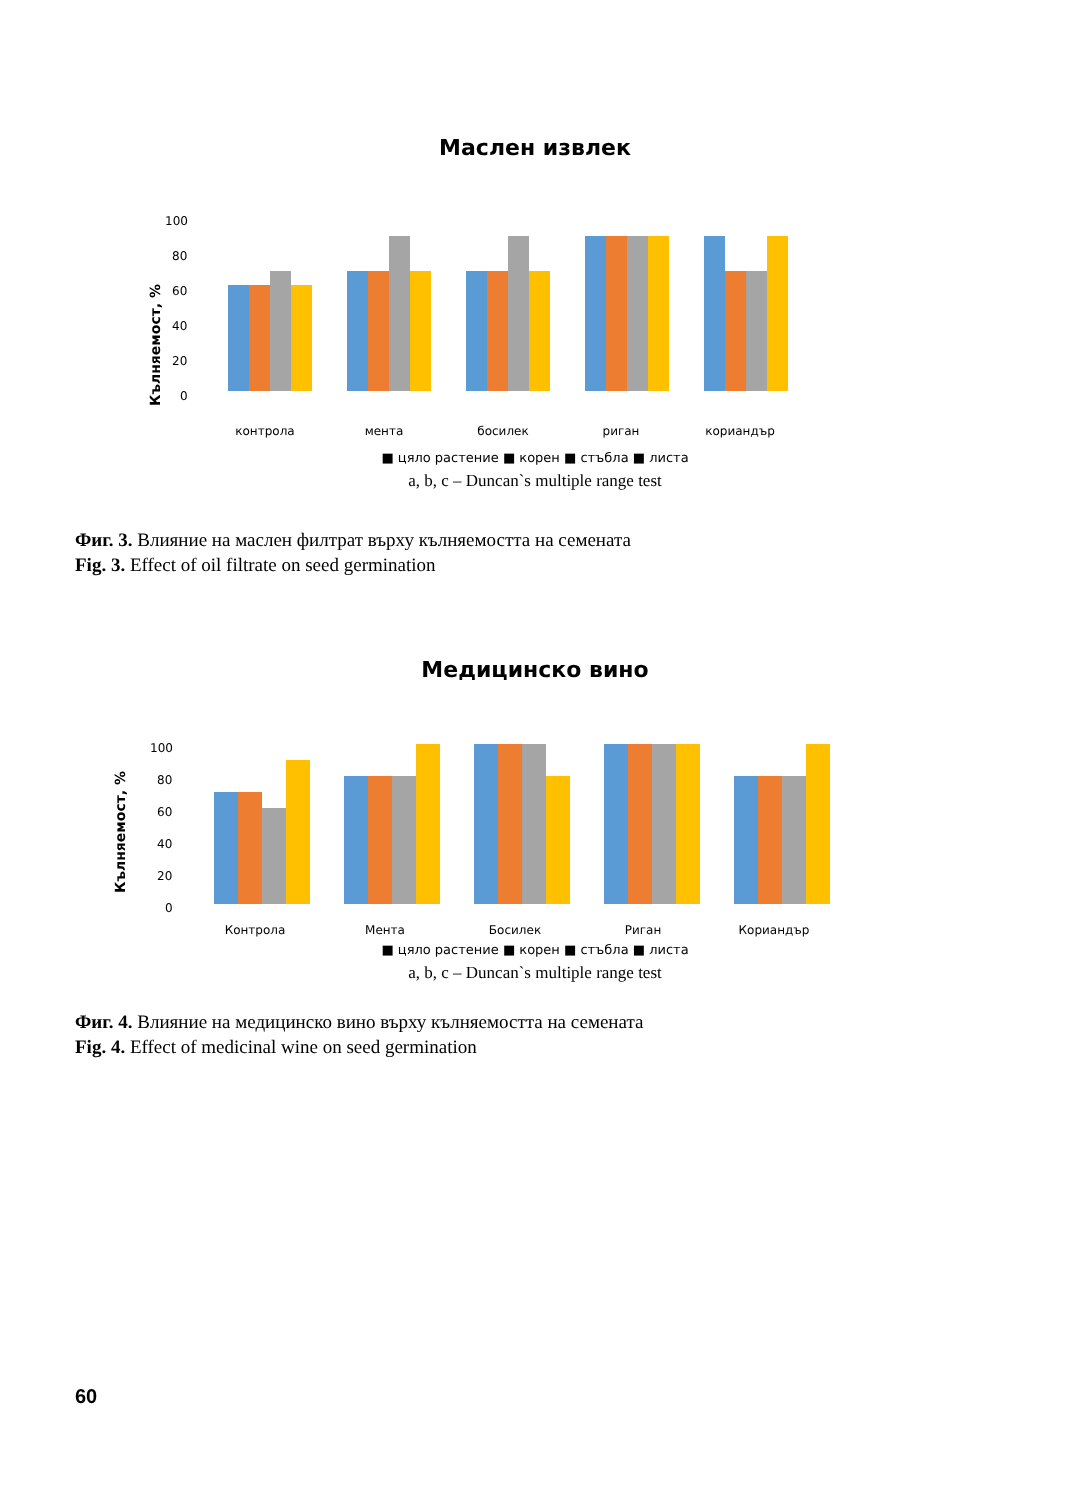Маслен извлек
Кълняемост, %
0
20
40
60
80
100
контрола
мента
босилек
риган
кориандър
■ цяло растение ■ корен ■ стъбла ■ листа
a, b, c – Duncan`s multiple range test
Фиг. 3. Влияние на маслен филтрат върху кълняемостта на семената
Fig. 3. Effect of oil filtrate on seed germination
Медицинско вино
Кълняемост, %
0
20
40
60
80
100
Контрола
Мента
Босилек
Риган
Кориандър
■ цяло растение ■ корен ■ стъбла ■ листа
a, b, c – Duncan`s multiple range test
Фиг. 4. Влияние на медицинско вино върху кълняемостта на семената
Fig. 4. Effect of medicinal wine on seed germination
60